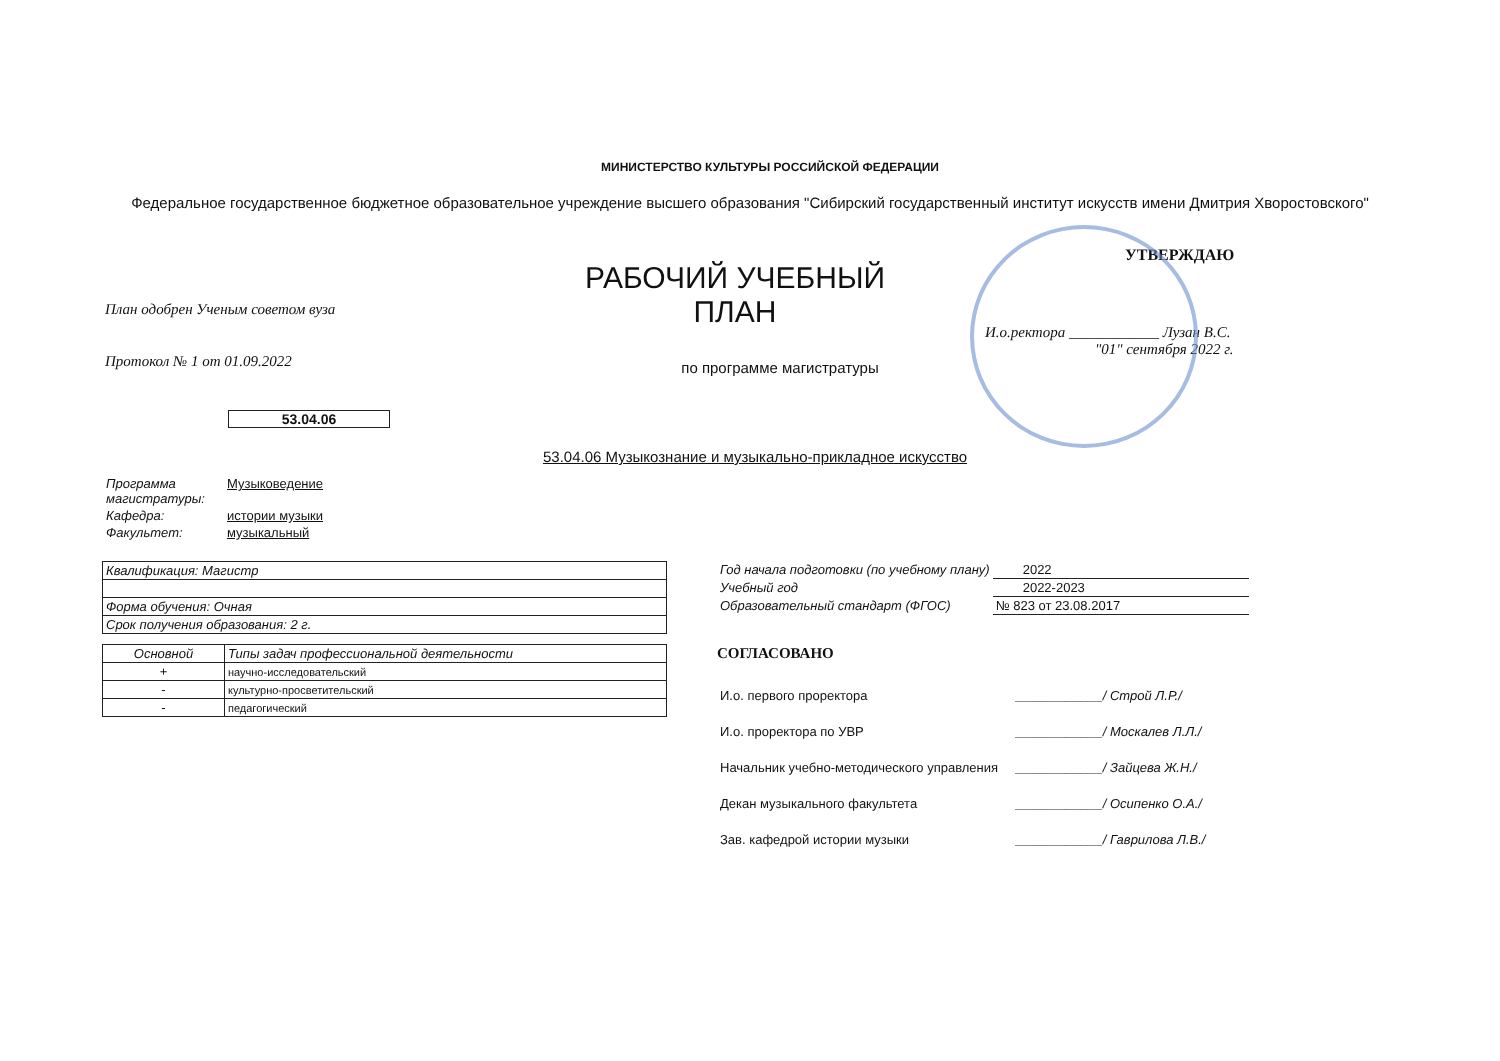МИНИСТЕРСТВО КУЛЬТУРЫ РОССИЙСКОЙ ФЕДЕРАЦИИ
Федеральное государственное бюджетное образовательное учреждение высшего образования "Сибирский государственный институт искусств имени Дмитрия Хворостовского"
План одобрен Ученым советом вуза
Протокол № 1 от 01.09.2022
53.04.06
РАБОЧИЙ УЧЕБНЫЙ
ПЛАН
по программе магистратуры
УТВЕРЖДАЮ
И.о.ректора ____________ Лузан В.С.
"01" сентября 2022 г.
53.04.06 Музыкознание и музыкально-прикладное искусство
| Программа магистратуры: | Музыковедение |
| Кафедра: | истории музыки |
| Факультет: | музыкальный |
| Квалификация: Магистр |
| Форма обучения: Очная |
| Срок получения образования: 2 г. |
| Основной | Типы задач профессиональной деятельности |
| --- | --- |
| + | научно-исследовательский |
| - | культурно-просветительский |
| - | педагогический |
| Год начала подготовки (по учебному плану) | 2022 |
| Учебный год | 2022-2023 |
| Образовательный стандарт (ФГОС) | № 823 от 23.08.2017 |
СОГЛАСОВАНО
| И.о. первого проректора | ____________/ Строй Л.Р./ |
| И.о. проректора по УВР | ____________/ Москалев Л.Л./ |
| Начальник учебно-методического управления | ____________/ Зайцева Ж.Н./ |
| Декан музыкального факультета | ____________/ Осипенко О.А./ |
| Зав. кафедрой истории музыки | ____________/ Гаврилова Л.В./ |